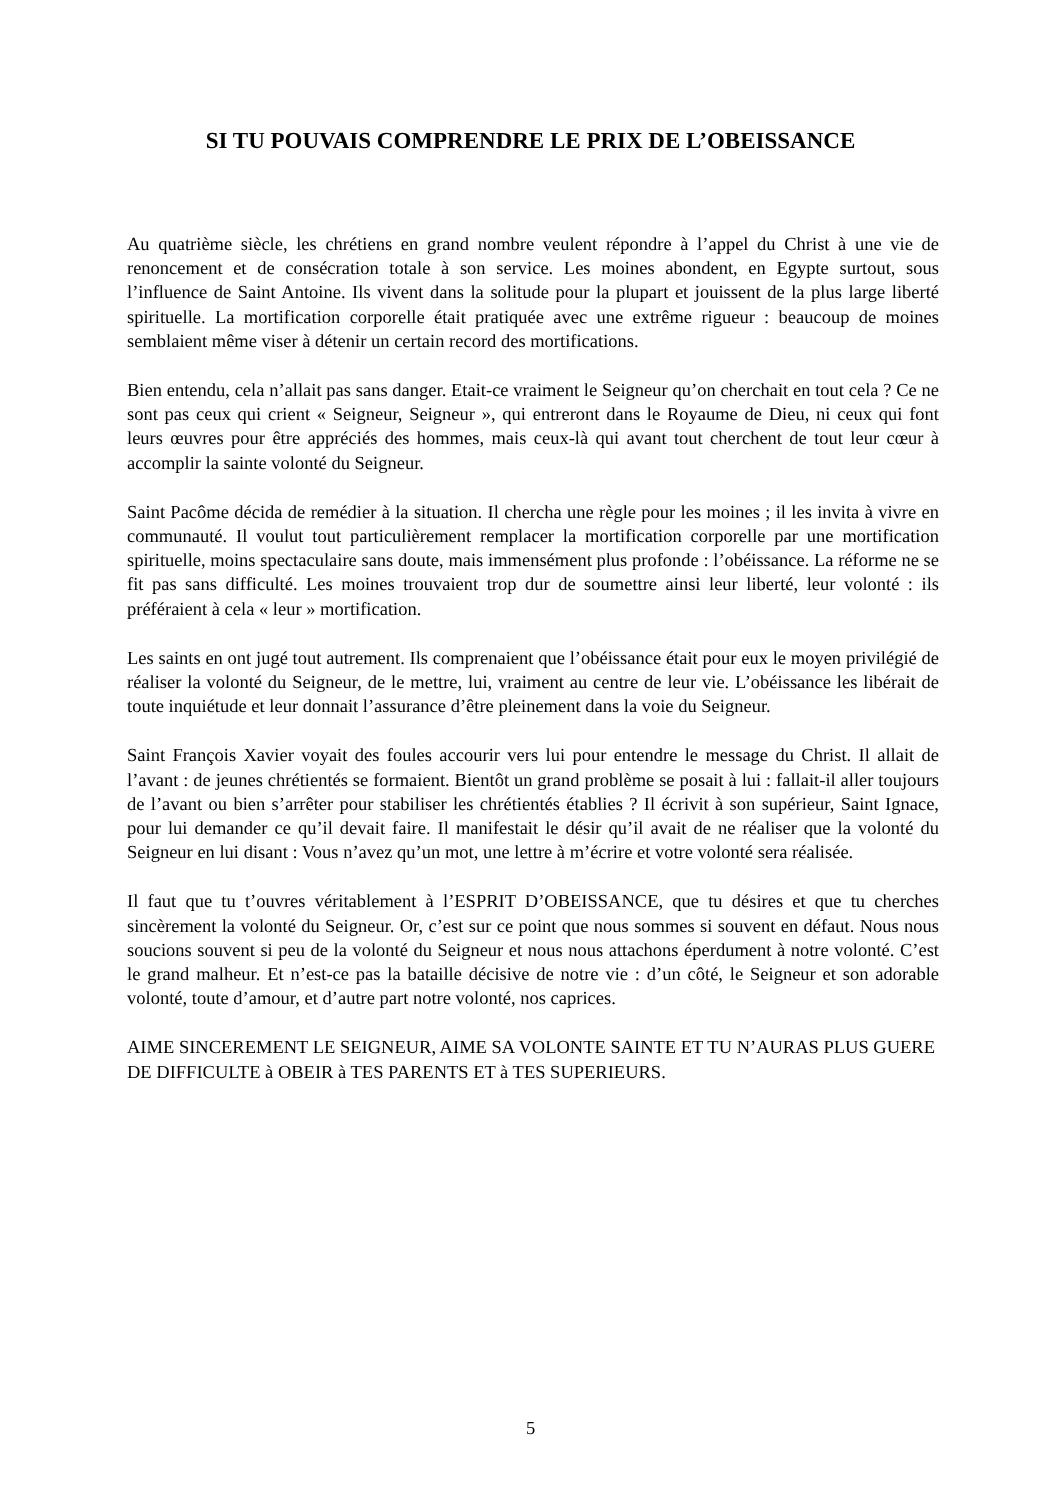SI TU POUVAIS COMPRENDRE LE PRIX DE L’OBEISSANCE
Au quatrième siècle, les chrétiens en grand nombre veulent répondre à l’appel du Christ à une vie de renoncement et de consécration totale à son service. Les moines abondent, en Egypte surtout, sous l’influence de Saint Antoine. Ils vivent dans la solitude pour la plupart et jouissent de la plus large liberté spirituelle. La mortification corporelle était pratiquée avec une extrême rigueur : beaucoup de moines semblaient même viser à détenir un certain record des mortifications.
Bien entendu, cela n’allait pas sans danger. Etait-ce vraiment le Seigneur qu’on cherchait en tout cela ? Ce ne sont pas ceux qui crient « Seigneur, Seigneur », qui entreront dans le Royaume de Dieu, ni ceux qui font leurs œuvres pour être appréciés des hommes, mais ceux-là qui avant tout cherchent de tout leur cœur à accomplir la sainte volonté du Seigneur.
Saint Pacôme décida de remédier à la situation. Il chercha une règle pour les moines ; il les invita à vivre en communauté. Il voulut tout particulièrement remplacer la mortification corporelle par une mortification spirituelle, moins spectaculaire sans doute, mais immensément plus profonde : l’obéissance. La réforme ne se fit pas sans difficulté. Les moines trouvaient trop dur de soumettre ainsi leur liberté, leur volonté : ils préféraient à cela « leur » mortification.
Les saints en ont jugé tout autrement. Ils comprenaient que l’obéissance était pour eux le moyen privilégié de réaliser la volonté du Seigneur, de le mettre, lui, vraiment au centre de leur vie. L’obéissance les libérait de toute inquiétude et leur donnait l’assurance d’être pleinement dans la voie du Seigneur.
Saint François Xavier voyait des foules accourir vers lui pour entendre le message du Christ. Il allait de l’avant : de jeunes chrétientés se formaient. Bientôt un grand problème se posait à lui : fallait-il aller toujours de l’avant ou bien s’arrêter pour stabiliser les chrétientés établies ? Il écrivit à son supérieur, Saint Ignace, pour lui demander ce qu’il devait faire. Il manifestait le désir qu’il avait de ne réaliser que la volonté du Seigneur en lui disant : Vous n’avez qu’un mot, une lettre à m’écrire et votre volonté sera réalisée.
Il faut que tu t’ouvres véritablement à l’ESPRIT D’OBEISSANCE, que tu désires et que tu cherches sincèrement la volonté du Seigneur. Or, c’est sur ce point que nous sommes si souvent en défaut. Nous nous soucions souvent si peu de la volonté du Seigneur et nous nous attachons éperdument à notre volonté. C’est le grand malheur. Et n’est-ce pas la bataille décisive de notre vie : d’un côté, le Seigneur et son adorable volonté, toute d’amour, et d’autre part notre volonté, nos caprices.
AIME SINCEREMENT LE SEIGNEUR, AIME SA VOLONTE SAINTE ET TU N’AURAS PLUS GUERE DE DIFFICULTE à OBEIR à TES PARENTS ET à TES SUPERIEURS.
5